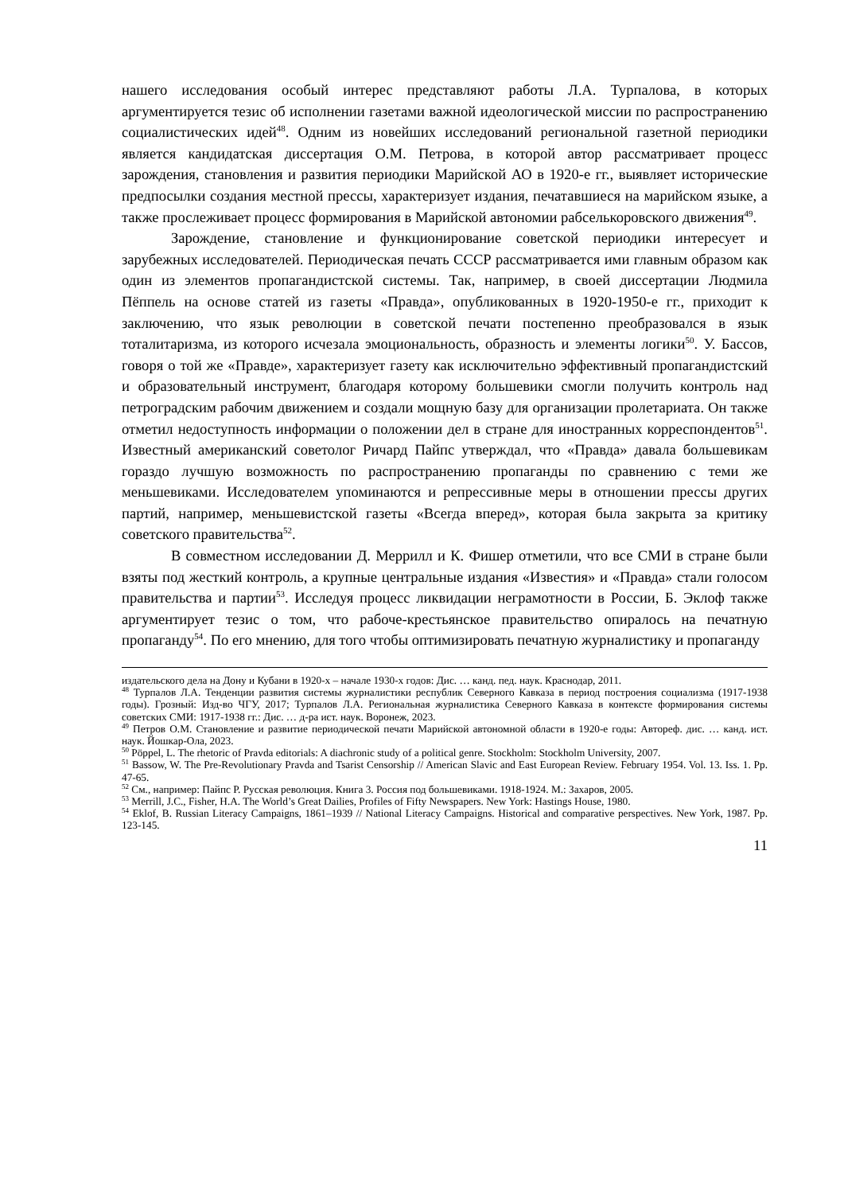нашего исследования особый интерес представляют работы Л.А. Турпалова, в которых аргументируется тезис об исполнении газетами важной идеологической миссии по распространению социалистических идей<sup>48</sup>. Одним из новейших исследований региональной газетной периодики является кандидатская диссертация О.М. Петрова, в которой автор рассматривает процесс зарождения, становления и развития периодики Марийской АО в 1920-е гг., выявляет исторические предпосылки создания местной прессы, характеризует издания, печатавшиеся на марийском языке, а также прослеживает процесс формирования в Марийской автономии рабселькоровского движения<sup>49</sup>.
Зарождение, становление и функционирование советской периодики интересует и зарубежных исследователей. Периодическая печать СССР рассматривается ими главным образом как один из элементов пропагандистской системы. Так, например, в своей диссертации Людмила Пёппель на основе статей из газеты «Правда», опубликованных в 1920-1950-е гг., приходит к заключению, что язык революции в советской печати постепенно преобразовался в язык тоталитаризма, из которого исчезала эмоциональность, образность и элементы логики<sup>50</sup>. У. Бассов, говоря о той же «Правде», характеризует газету как исключительно эффективный пропагандистский и образовательный инструмент, благодаря которому большевики смогли получить контроль над петроградским рабочим движением и создали мощную базу для организации пролетариата. Он также отметил недоступность информации о положении дел в стране для иностранных корреспондентов<sup>51</sup>. Известный американский советолог Ричард Пайпс утверждал, что «Правда» давала большевикам гораздо лучшую возможность по распространению пропаганды по сравнению с теми же меньшевиками. Исследователем упоминаются и репрессивные меры в отношении прессы других партий, например, меньшевистской газеты «Всегда вперед», которая была закрыта за критику советского правительства<sup>52</sup>.
В совместном исследовании Д. Меррилл и К. Фишер отметили, что все СМИ в стране были взяты под жесткий контроль, а крупные центральные издания «Известия» и «Правда» стали голосом правительства и партии<sup>53</sup>. Исследуя процесс ликвидации неграмотности в России, Б. Эклоф также аргументирует тезис о том, что рабоче-крестьянское правительство опиралось на печатную пропаганду<sup>54</sup>. По его мнению, для того чтобы оптимизировать печатную журналистику и пропаганду
издательского дела на Дону и Кубани в 1920-х – начале 1930-х годов: Дис. … канд. пед. наук. Краснодар, 2011.
<sup>48</sup> Турпалов Л.А. Тенденции развития системы журналистики республик Северного Кавказа в период построения социализма (1917-1938 годы). Грозный: Изд-во ЧГУ, 2017; Турпалов Л.А. Региональная журналистика Северного Кавказа в контексте формирования системы советских СМИ: 1917-1938 гг.: Дис. … д-ра ист. наук. Воронеж, 2023.
<sup>49</sup> Петров О.М. Становление и развитие периодической печати Марийской автономной области в 1920-е годы: Автореф. дис. … канд. ист. наук. Йошкар-Ола, 2023.
<sup>50</sup> Pöppel, L. The rhetoric of Pravda editorials: A diachronic study of a political genre. Stockholm: Stockholm University, 2007.
<sup>51</sup> Bassow, W. The Pre-Revolutionary Pravda and Tsarist Censorship // American Slavic and East European Review. February 1954. Vol. 13. Iss. 1. Pp. 47-65.
<sup>52</sup> См., например: Пайпс Р. Русская революция. Книга 3. Россия под большевиками. 1918-1924. М.: Захаров, 2005.
<sup>53</sup> Merrill, J.C., Fisher, H.A. The World’s Great Dailies, Profiles of Fifty Newspapers. New York: Hastings House, 1980.
<sup>54</sup> Eklof, B. Russian Literacy Campaigns, 1861–1939 // National Literacy Campaigns. Historical and comparative perspectives. New York, 1987. Pp. 123-145.
11